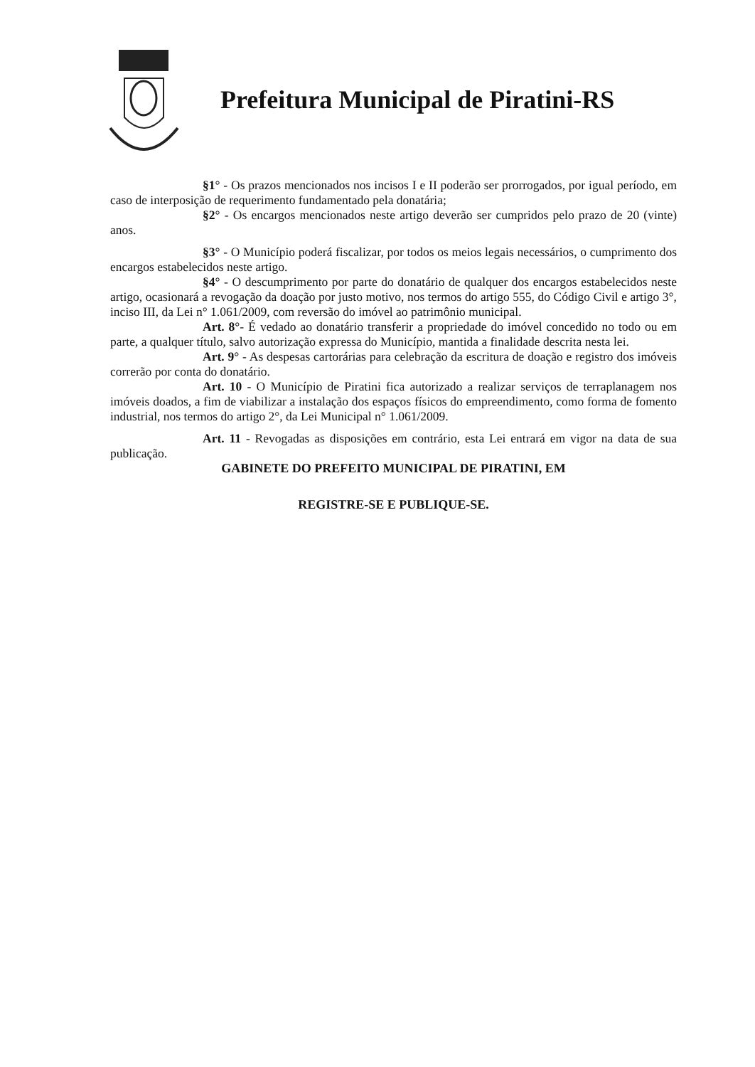Prefeitura Municipal de Piratini-RS
§1° - Os prazos mencionados nos incisos I e II poderão ser prorrogados, por igual período, em caso de interposição de requerimento fundamentado pela donatária;
§2° - Os encargos mencionados neste artigo deverão ser cumpridos pelo prazo de 20 (vinte) anos.
§3° - O Município poderá fiscalizar, por todos os meios legais necessários, o cumprimento dos encargos estabelecidos neste artigo.
§4° - O descumprimento por parte do donatário de qualquer dos encargos estabelecidos neste artigo, ocasionará a revogação da doação por justo motivo, nos termos do artigo 555, do Código Civil e artigo 3°, inciso III, da Lei n° 1.061/2009, com reversão do imóvel ao patrimônio municipal.
Art. 8°- É vedado ao donatário transferir a propriedade do imóvel concedido no todo ou em parte, a qualquer título, salvo autorização expressa do Município, mantida a finalidade descrita nesta lei.
Art. 9° - As despesas cartorárias para celebração da escritura de doação e registro dos imóveis correrão por conta do donatário.
Art. 10 - O Município de Piratini fica autorizado a realizar serviços de terraplanagem nos imóveis doados, a fim de viabilizar a instalação dos espaços físicos do empreendimento, como forma de fomento industrial, nos termos do artigo 2°, da Lei Municipal n° 1.061/2009.
Art. 11 - Revogadas as disposições em contrário, esta Lei entrará em vigor na data de sua publicação.
GABINETE DO PREFEITO MUNICIPAL DE PIRATINI, EM
REGISTRE-SE E PUBLIQUE-SE.